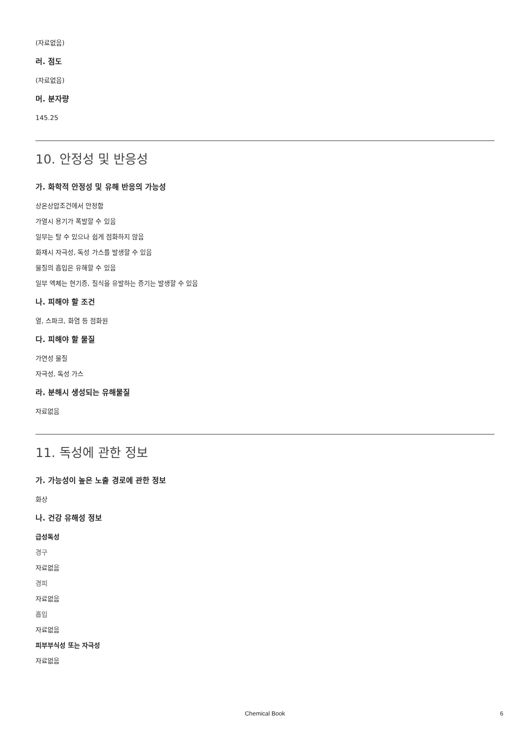(자료없음)
러. 점도
(자료없음)
머. 분자량
145.25
10. 안정성 및 반응성
가. 화학적 안정성 및 유해 반응의 가능성
상온상압조건에서 안정함
가열시 용기가 폭발할 수 있음
일부는 탈 수 있으나 쉽게 점화하지 않음
화재시 자극성, 독성 가스를 발생할 수 있음
물질의 흡입은 유해할 수 있음
일부 액체는 현기증, 질식을 유발하는 증기는 발생할 수 있음
나. 피해야 할 조건
열, 스파크, 화염 등 점화원
다. 피해야 할 물질
가연성 물질
자극성, 독성 가스
라. 분해시 생성되는 유해물질
자료없음
11. 독성에 관한 정보
가. 가능성이 높은 노출 경로에 관한 정보
화상
나. 건강 유해성 정보
급성독성
경구
자료없음
경피
자료없음
흡입
자료없음
피부부식성 또는 자극성
자료없음
Chemical Book 6